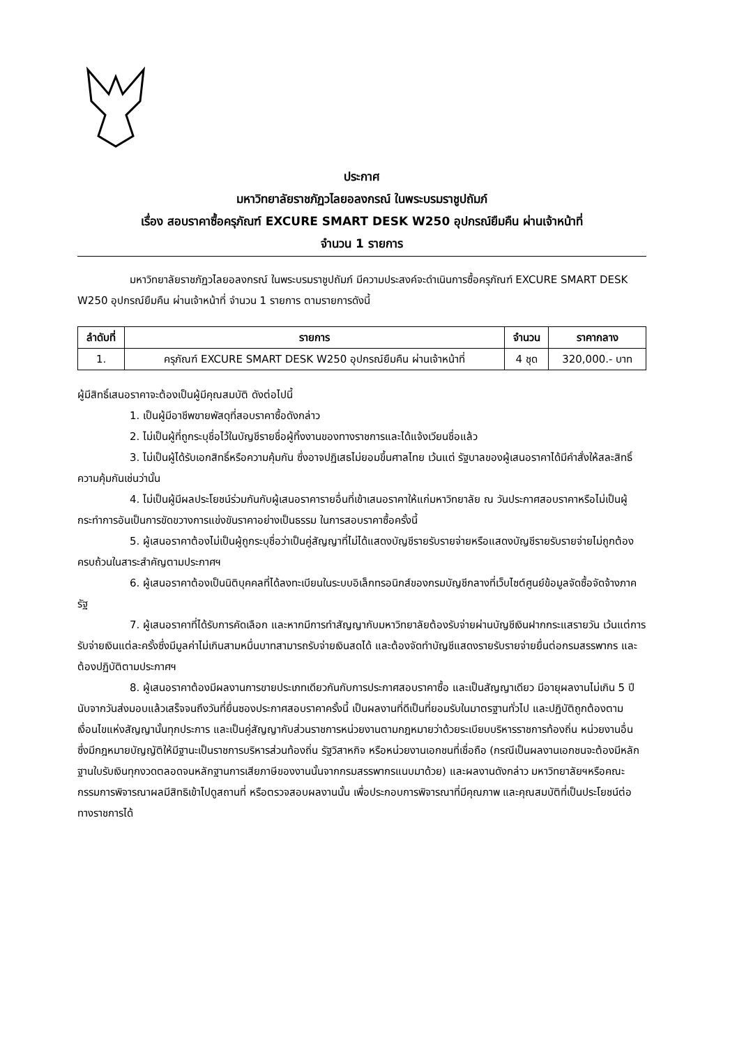ประกาศ
มหาวิทยาลัยราชภัฏวไลยอลงกรณ์ ในพระบรมราชูปถัมภ์
เรื่อง สอบราคาซื้อครุภัณฑ์ EXCURE SMART DESK W250 อุปกรณ์ยืมคืน ผ่านเจ้าหน้าที่
จำนวน 1 รายการ
มหาวิทยาลัยราชภัฏวไลยอลงกรณ์ ในพระบรมราชูปถัมภ์ มีความประสงค์จะดำเนินการซื้อครุภัณฑ์ EXCURE SMART DESK W250 อุปกรณ์ยืมคืน ผ่านเจ้าหน้าที่ จำนวน 1 รายการ ตามรายการดังนี้
| ลำดับที่ | รายการ | จำนวน | ราคากลาง |
| --- | --- | --- | --- |
| 1. | ครุภัณฑ์ EXCURE SMART DESK W250 อุปกรณ์ยืมคืน ผ่านเจ้าหน้าที่ | 4 ชุด | 320,000.- บาท |
ผู้มีสิทธิ์เสนอราคาจะต้องเป็นผู้มีคุณสมบัติ ดังต่อไปนี้
1. เป็นผู้มีอาชีพขายพัสดุที่สอบราคาซื้อดังกล่าว
2. ไม่เป็นผู้ที่ถูกระบุชื่อไว้ในบัญชีรายชื่อผู้ทิ้งงานของทางราชการและได้แจ้งเวียนชื่อแล้ว
3. ไม่เป็นผู้ได้รับเอกสิทธิ์หรือความคุ้มกัน ซึ่งอาจปฏิเสธไม่ยอมขึ้นศาลไทย เว้นแต่ รัฐบาลของผู้เสนอราคาได้มีคำสั่งให้สละสิทธิ์ความคุ้มกันเช่นว่านั้น
4. ไม่เป็นผู้มีผลประโยชน์ร่วมกันกับผู้เสนอราคารายอื่นที่เข้าเสนอราคาให้แก่มหาวิทยาลัย ณ วันประกาศสอบราคาหรือไม่เป็นผู้กระทำการอันเป็นการขัดขวางการแข่งขันราคาอย่างเป็นธรรม ในการสอบราคาซื้อครั้งนี้
5. ผู้เสนอราคาต้องไม่เป็นผู้ถูกระบุชื่อว่าเป็นคู่สัญญาที่ไม่ได้แสดงบัญชีรายรับรายจ่ายหรือแสดงบัญชีรายรับรายจ่ายไม่ถูกต้องครบถ้วนในสาระสำคัญตามประกาศฯ
6. ผู้เสนอราคาต้องเป็นนิติบุคคลที่ได้ลงทะเบียนในระบบอิเล็กทรอนิกส์ของกรมบัญชีกลางที่เว็บไซต์ศูนย์ข้อมูลจัดซื้อจัดจ้างภาครัฐ
7. ผู้เสนอราคาที่ได้รับการคัดเลือก และหากมีการทำสัญญากับมหาวิทยาลัยต้องรับจ่ายผ่านบัญชีเงินฝากกระแสรายวัน เว้นแต่การรับจ่ายเงินแต่ละครั้งซึ่งมีมูลค่าไม่เกินสามหมื่นบาทสามารถรับจ่ายเงินสดได้ และต้องจัดทำบัญชีแสดงรายรับรายจ่ายยื่นต่อกรมสรรพากร และต้องปฏิบัติตามประกาศฯ
8. ผู้เสนอราคาต้องมีผลงานการขายประเภทเดียวกันกับการประกาศสอบราคาซื้อ และเป็นสัญญาเดียว มีอายุผลงานไม่เกิน 5 ปี นับจากวันส่งมอบแล้วเสร็จจนถึงวันที่ยื่นซองประกาศสอบราคาครั้งนี้ เป็นผลงานที่ดีเป็นที่ยอมรับในมาตรฐานทั่วไป และปฏิบัติถูกต้องตามเงื่อนไขแห่งสัญญานั้นทุกประการ และเป็นคู่สัญญากับส่วนราชการหน่วยงานตามกฎหมายว่าด้วยระเบียบบริหารราชการท้องถิ่น หน่วยงานอื่น ซึ่งมีกฎหมายบัญญัติให้มีฐานะเป็นราชการบริหารส่วนท้องถิ่น รัฐวิสาหกิจ หรือหน่วยงานเอกชนที่เชื่อถือ (กรณีเป็นผลงานเอกชนจะต้องมีหลักฐานใบรับเงินทุกงวดตลอดจนหลักฐานการเสียภาษีของงานนั้นจากกรมสรรพากรแนบมาด้วย) และผลงานดังกล่าว มหาวิทยาลัยฯหรือคณะกรรมการพิจารณาผลมีสิทธิเข้าไปดูสถานที่ หรือตรวจสอบผลงานนั้น เพื่อประกอบการพิจารณาที่มีคุณภาพ และคุณสมบัติที่เป็นประโยชน์ต่อทางราชการได้